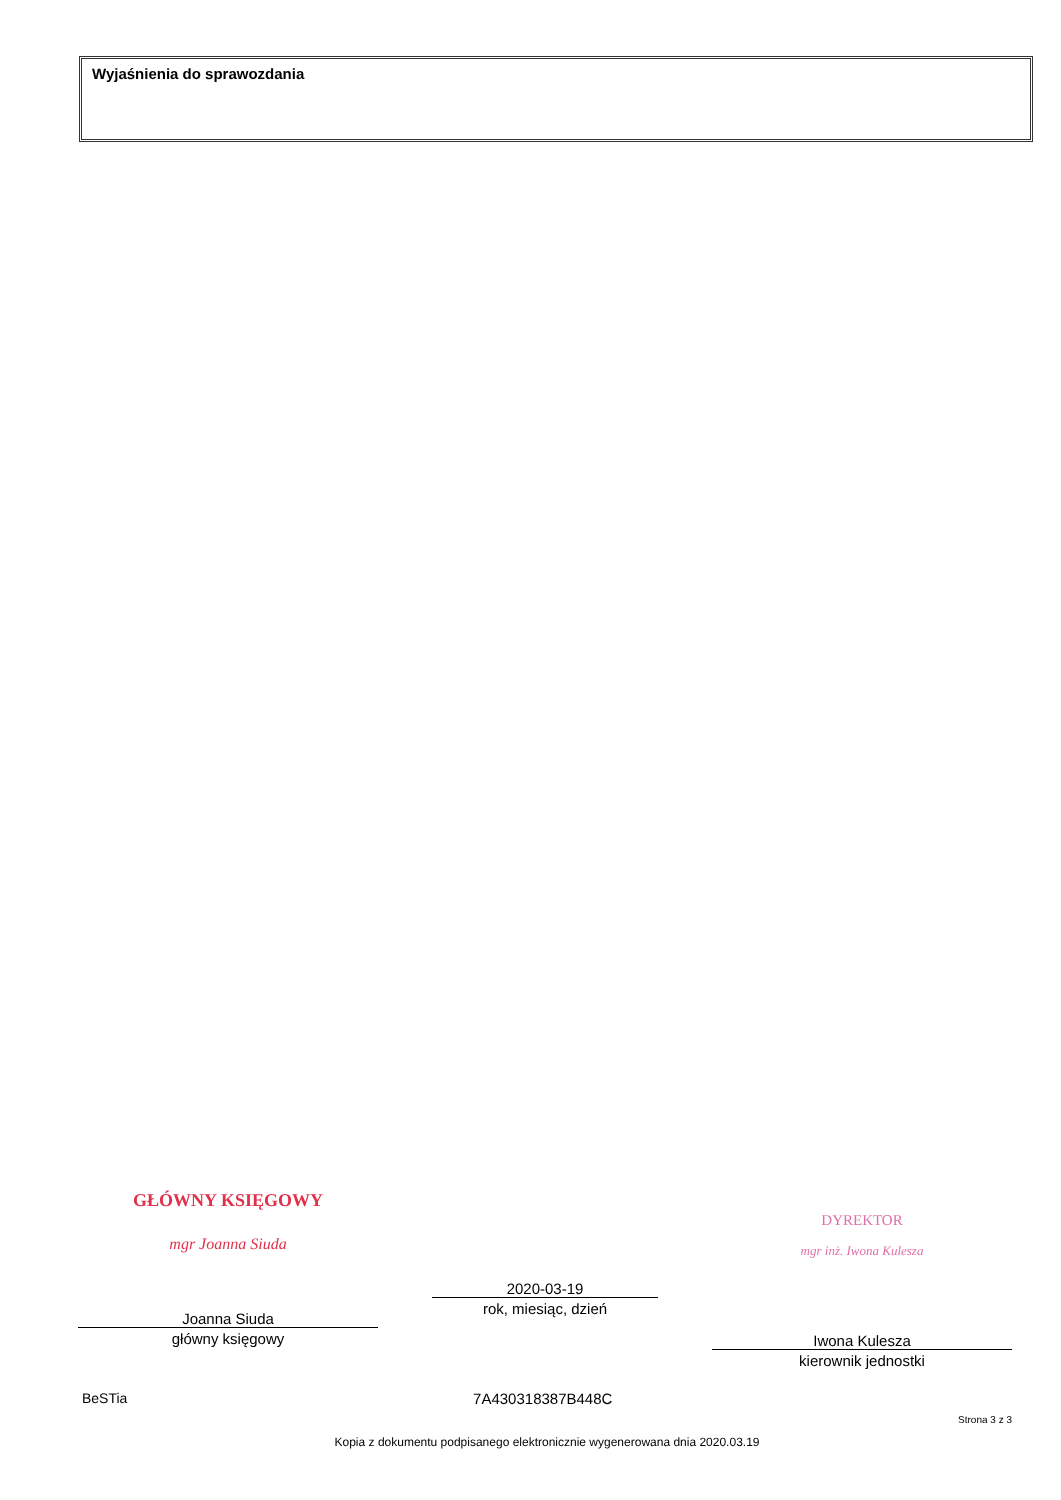Wyjaśnienia do sprawozdania
GŁÓWNY KSIĘGOWY
mgr Joanna Siuda
Joanna Siuda
główny księgowy
2020-03-19
rok, miesiąc, dzień
DYREKTOR
mgr inż. Iwona Kulesza
Iwona Kulesza
kierownik jednostki
BeSTia 7A430318387B448C Strona 3 z 3
Kopia z dokumentu podpisanego elektronicznie wygenerowana dnia 2020.03.19